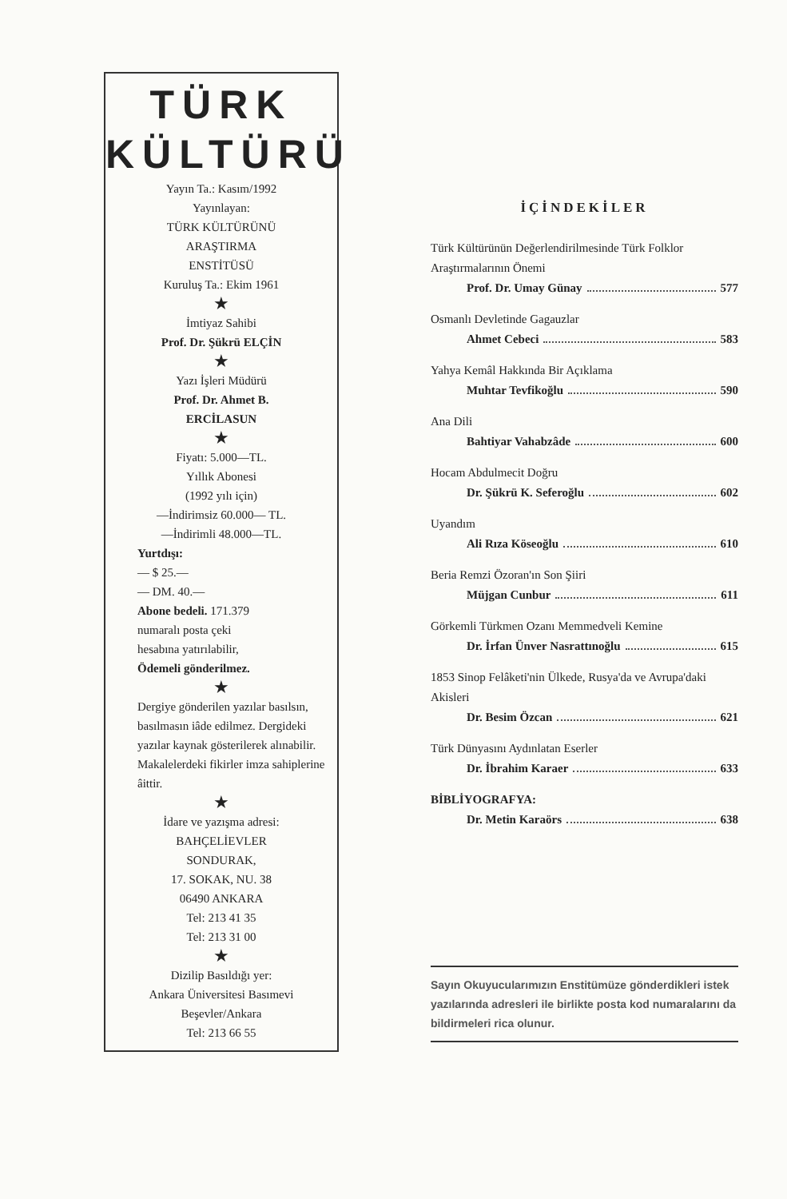TÜRK
KÜLTÜRÜ
Yayın Ta.: Kasım/1992
Yayınlayan:
TÜRK KÜLTÜRÜNÜ
ARAŞTIRMA
ENSTİTÜSÜ
Kuruluş Ta.: Ekim 1961
★
İmtiyaz Sahibi
Prof. Dr. Şükrü ELÇİN
★
Yazı İşleri Müdürü
Prof. Dr. Ahmet B.
ERCİLASUN
★
Fiyatı: 5.000—TL.
Yıllık Abonesi
(1992 yılı için)
—İndirimsiz 60.000— TL.
—İndirimli 48.000—TL.
Yurtdışı:
— $ 25.—
— DM. 40.—
Abone bedeli. 171.379
numaralı posta çeki
hesabına yatırılabilir,
Ödemeli gönderilmez.
★
Dergiye gönderilen yazılar basılsın, basılmasın iâde edilmez. Dergideki yazılar kaynak gösterilerek alınabilir. Makalelerdeki fikirler imza sahiplerine âittir.
★
İdare ve yazışma adresi:
BAHÇELİEVLER
SONDURAK,
17. SOKAK, NU. 38
06490 ANKARA
Tel: 213 41 35
Tel: 213 31 00
★
Dizilip Basıldığı yer:
Ankara Üniversitesi Basımevi
Beşevler/Ankara
Tel: 213 66 55
İÇİNDEKİLER
Türk Kültürünün Değerlendirilmesinde Türk Folklor Araştırmalarının Önemi
Prof. Dr. Umay Günay 577
Osmanlı Devletinde Gagauzlar
Ahmet Cebeci 583
Yahya Kemâl Hakkında Bir Açıklama
Muhtar Tevfikoğlu 590
Ana Dili
Bahtiyar Vahabzâde 600
Hocam Abdulmecit Doğru
Dr. Şükrü K. Seferoğlu 602
Uyandım
Ali Rıza Köseoğlu 610
Beria Remzi Özoran'ın Son Şiiri
Müjgan Cunbur 611
Görkemli Türkmen Ozanı Memmedveli Kemine
Dr. İrfan Ünver Nasrattınoğlu 615
1853 Sinop Felâketi'nin Ülkede, Rusya'da ve Avrupa'daki Akisleri
Dr. Besim Özcan 621
Türk Dünyasını Aydınlatan Eserler
Dr. İbrahim Karaer 633
BİBLİYOGRAFYA:
Dr. Metin Karaörs 638
Sayın Okuyucularımızın Enstitümüze gönderdikleri istek yazılarında adresleri ile birlikte posta kod numaralarını da bildirmeleri rica olunur.